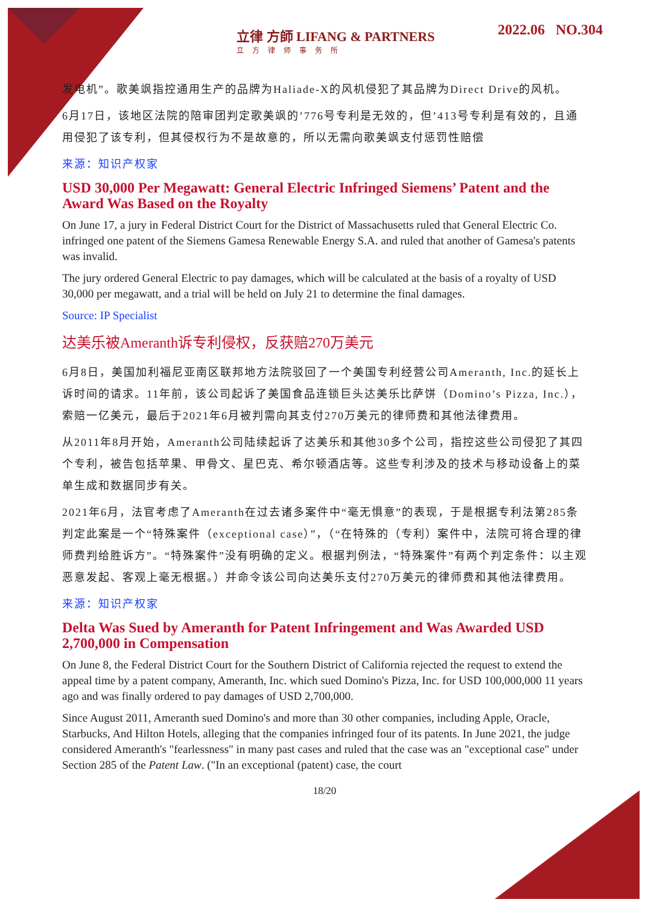立律 方師 LIFANG & PARTNERS
立方律师事务所
2022.06 NO.304
发电机”。歌美飒指控通用生产的品牌为Haliade-X的风机侵犯了其品牌为Direct Drive的风机。
6月17日，该地区法院的陪审团判定歌美飒的’776号专利是无效的，但’413号专利是有效的，且通用侵犯了该专利，但其侵权行为不是故意的，所以无需向歌美飒支付惩罚性赔偿
来源：知识产权家
USD 30,000 Per Megawatt: General Electric Infringed Siemens’ Patent and the Award Was Based on the Royalty
On June 17, a jury in Federal District Court for the District of Massachusetts ruled that General Electric Co. infringed one patent of the Siemens Gamesa Renewable Energy S.A. and ruled that another of Gamesa's patents was invalid.
The jury ordered General Electric to pay damages, which will be calculated at the basis of a royalty of USD 30,000 per megawatt, and a trial will be held on July 21 to determine the final damages.
Source: IP Specialist
达美乐被Ameranth诉专利侵权，反获赔270万美元
6月8日，美国加利福尼亚南区联邦地方法院驳回了一个美国专利经营公司Ameranth, Inc.的延长上诉时间的请求。11年前，该公司起诉了美国食品连锁巨头达美乐比萨饼（Domino’s Pizza, Inc.），索赔一亿美元，最后于2021年6月被判需向其支付270万美元的律师费和其他法律费用。
从2011年8月开始，Ameranth公司陆续起诉了达美乐和其他30多个公司，指控这些公司侵犯了其四个专利，被告包括苹果、甲骨文、星巴克、希尔顿酒店等。这些专利涉及的技术与移动设备上的菜单生成和数据同步有关。
2021年6月，法官考虑了Ameranth在过去诸多案件中“毫无惧意”的表现，于是根据专利法第285条判定此案是一个“特殊案件（exceptional case）”，（“在特殊的（专利）案件中，法院可将合理的律师费判给胜诉方”。“特殊案件”没有明确的定义。根据判例法，“特殊案件”有两个判定条件：以主观恶意发起、客观上毫无根据。）并命令该公司向达美乐支付270万美元的律师费和其他法律费用。
来源：知识产权家
Delta Was Sued by Ameranth for Patent Infringement and Was Awarded USD 2,700,000 in Compensation
On June 8, the Federal District Court for the Southern District of California rejected the request to extend the appeal time by a patent company, Ameranth, Inc. which sued Domino's Pizza, Inc. for USD 100,000,000 11 years ago and was finally ordered to pay damages of USD 2,700,000.
Since August 2011, Ameranth sued Domino's and more than 30 other companies, including Apple, Oracle, Starbucks, And Hilton Hotels, alleging that the companies infringed four of its patents. In June 2021, the judge considered Ameranth's "fearlessness" in many past cases and ruled that the case was an "exceptional case" under Section 285 of the Patent Law. ("In an exceptional (patent) case, the court
18/20